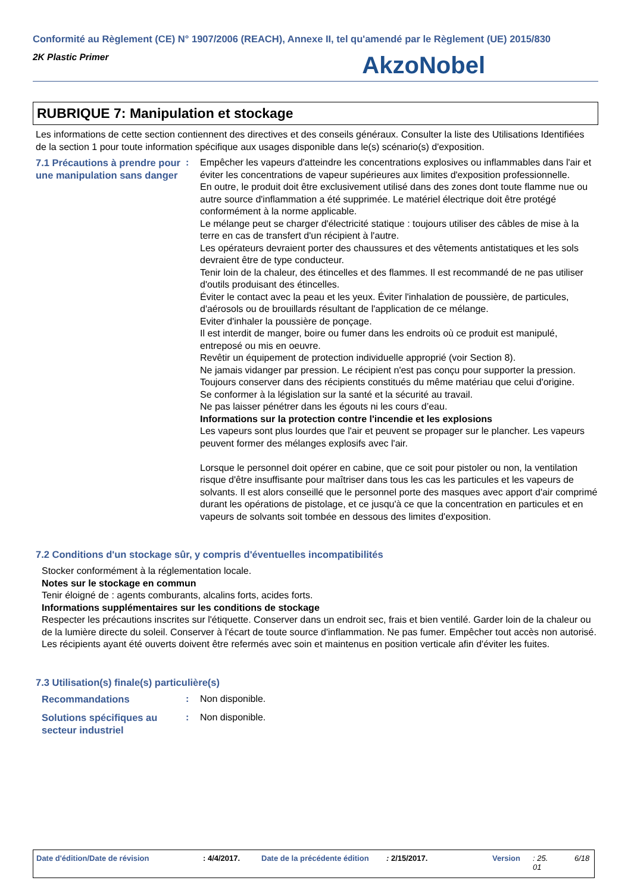Conformité au Règlement (CE) N° 1907/2006 (REACH), Annexe II, tel qu'amendé par le Règlement (UE) 2015/830
2K Plastic Primer
AkzoNobel
RUBRIQUE 7: Manipulation et stockage
Les informations de cette section contiennent des directives et des conseils généraux. Consulter la liste des Utilisations Identifiées de la section 1 pour toute information spécifique aux usages disponible dans le(s) scénario(s) d'exposition.
7.1 Précautions à prendre pour une manipulation sans danger
: Empêcher les vapeurs d'atteindre les concentrations explosives ou inflammables dans l'air et éviter les concentrations de vapeur supérieures aux limites d'exposition professionnelle.
En outre, le produit doit être exclusivement utilisé dans des zones dont toute flamme nue ou autre source d'inflammation a été supprimée. Le matériel électrique doit être protégé conformément à la norme applicable.
Le mélange peut se charger d'électricité statique : toujours utiliser des câbles de mise à la terre en cas de transfert d'un récipient à l'autre.
Les opérateurs devraient porter des chaussures et des vêtements antistatiques et les sols devraient être de type conducteur.
Tenir loin de la chaleur, des étincelles et des flammes. Il est recommandé de ne pas utiliser d'outils produisant des étincelles.
Éviter le contact avec la peau et les yeux. Éviter l'inhalation de poussière, de particules, d'aérosols ou de brouillards résultant de l'application de ce mélange.
Eviter d'inhaler la poussière de ponçage.
Il est interdit de manger, boire ou fumer dans les endroits où ce produit est manipulé, entreposé ou mis en oeuvre.
Revêtir un équipement de protection individuelle approprié (voir Section 8).
Ne jamais vidanger par pression. Le récipient n'est pas conçu pour supporter la pression.
Toujours conserver dans des récipients constitués du même matériau que celui d'origine.
Se conformer à la législation sur la santé et la sécurité au travail.
Ne pas laisser pénétrer dans les égouts ni les cours d’eau.
Informations sur la protection contre l'incendie et les explosions
Les vapeurs sont plus lourdes que l'air et peuvent se propager sur le plancher. Les vapeurs peuvent former des mélanges explosifs avec l'air.
Lorsque le personnel doit opérer en cabine, que ce soit pour pistoler ou non, la ventilation risque d'être insuffisante pour maîtriser dans tous les cas les particules et les vapeurs de solvants. Il est alors conseillé que le personnel porte des masques avec apport d'air comprimé durant les opérations de pistolage, et ce jusqu'à ce que la concentration en particules et en vapeurs de solvants soit tombée en dessous des limites d'exposition.
7.2 Conditions d'un stockage sûr, y compris d'éventuelles incompatibilités
Stocker conformément à la réglementation locale.
Notes sur le stockage en commun
Tenir éloigné de : agents comburants, alcalins forts, acides forts.
Informations supplémentaires sur les conditions de stockage
Respecter les précautions inscrites sur l'étiquette. Conserver dans un endroit sec, frais et bien ventilé. Garder loin de la chaleur ou de la lumière directe du soleil. Conserver à l'écart de toute source d'inflammation. Ne pas fumer. Empêcher tout accès non autorisé. Les récipients ayant été ouverts doivent être refermés avec soin et maintenus en position verticale afin d'éviter les fuites.
7.3 Utilisation(s) finale(s) particulière(s)
Recommandations
: Non disponible.
Solutions spécifiques au secteur industriel
: Non disponible.
Date d'édition/Date de révision : 4/4/2017. Date de la précédente édition : 2/15/2017. Version : 25.
01 6/18